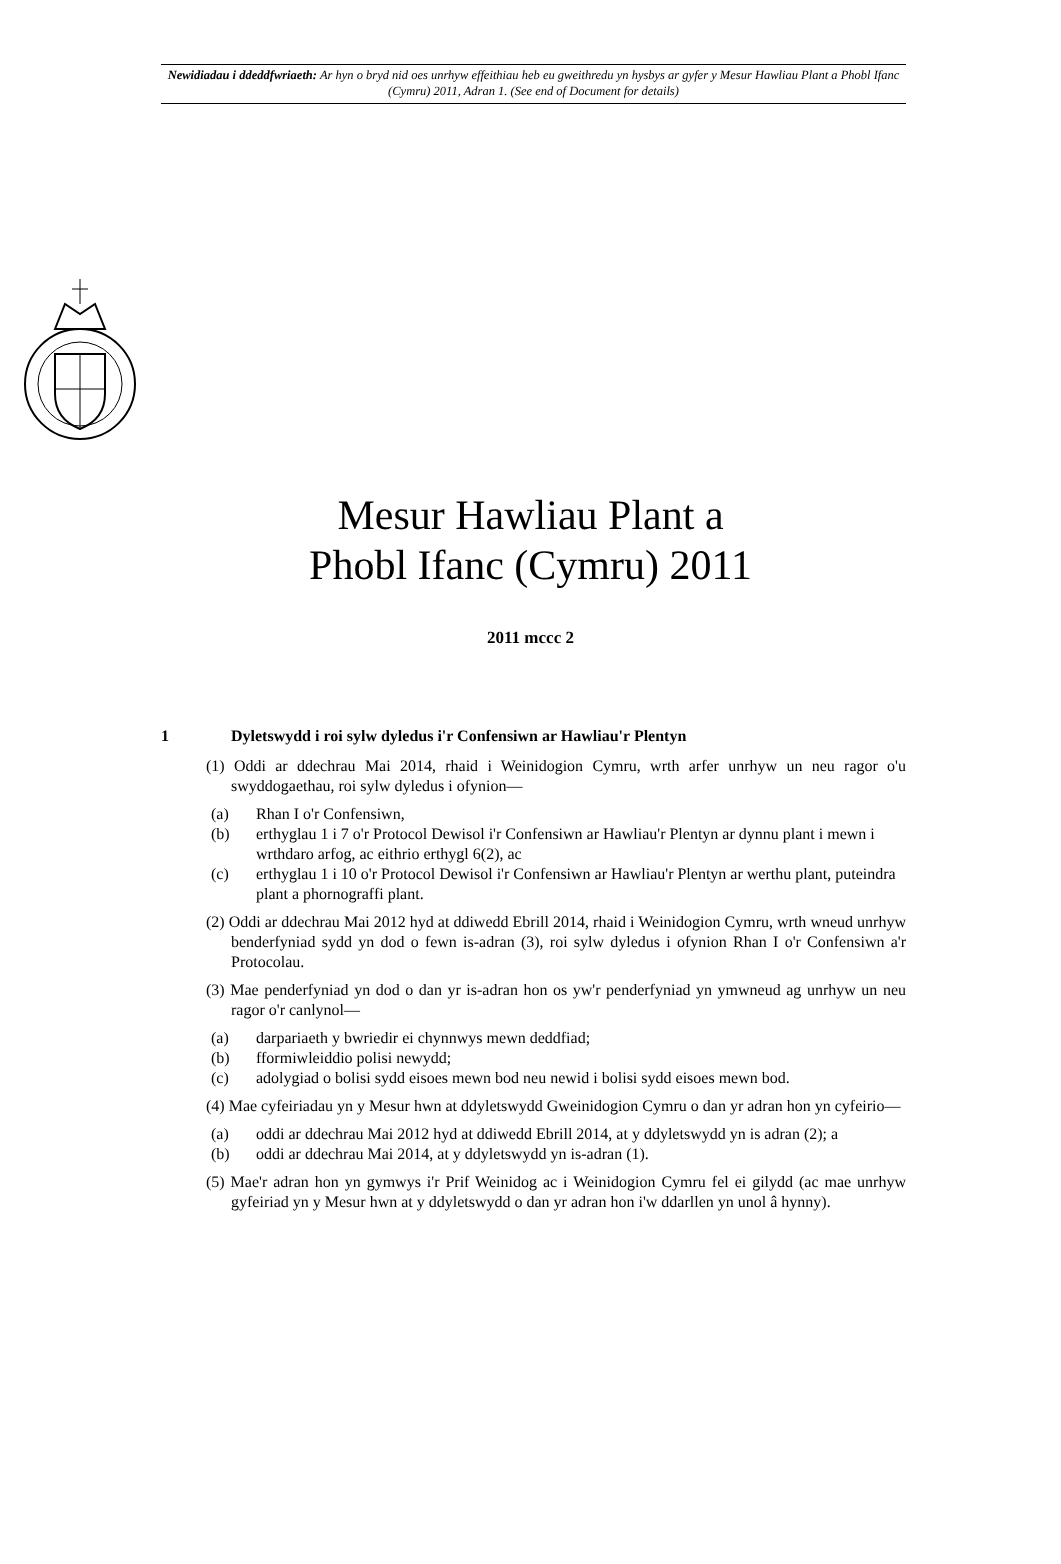Newidiadau i ddeddfwriaeth: Ar hyn o bryd nid oes unrhyw effeithiau heb eu gweithredu yn hysbys ar gyfer y Mesur Hawliau Plant a Phobl Ifanc (Cymru) 2011, Adran 1. (See end of Document for details)
Mesur Hawliau Plant a
Phobl Ifanc (Cymru) 2011
2011 mccc 2
1 Dyletswydd i roi sylw dyledus i'r Confensiwn ar Hawliau'r Plentyn
(1) Oddi ar ddechrau Mai 2014, rhaid i Weinidogion Cymru, wrth arfer unrhyw un neu ragor o'u swyddogaethau, roi sylw dyledus i ofynion—
(a) Rhan I o'r Confensiwn,
(b) erthyglau 1 i 7 o'r Protocol Dewisol i'r Confensiwn ar Hawliau'r Plentyn ar dynnu plant i mewn i wrthdaro arfog, ac eithrio erthygl 6(2), ac
(c) erthyglau 1 i 10 o'r Protocol Dewisol i'r Confensiwn ar Hawliau'r Plentyn ar werthu plant, puteindra plant a phornograffi plant.
(2) Oddi ar ddechrau Mai 2012 hyd at ddiwedd Ebrill 2014, rhaid i Weinidogion Cymru, wrth wneud unrhyw benderfyniad sydd yn dod o fewn is-adran (3), roi sylw dyledus i ofynion Rhan I o'r Confensiwn a'r Protocolau.
(3) Mae penderfyniad yn dod o dan yr is-adran hon os yw'r penderfyniad yn ymwneud ag unrhyw un neu ragor o'r canlynol—
(a) darpariaeth y bwriedir ei chynnwys mewn deddfiad;
(b) fformiwleiddio polisi newydd;
(c) adolygiad o bolisi sydd eisoes mewn bod neu newid i bolisi sydd eisoes mewn bod.
(4) Mae cyfeiriadau yn y Mesur hwn at ddyletswydd Gweinidogion Cymru o dan yr adran hon yn cyfeirio—
(a) oddi ar ddechrau Mai 2012 hyd at ddiwedd Ebrill 2014, at y ddyletswydd yn is adran (2); a
(b) oddi ar ddechrau Mai 2014, at y ddyletswydd yn is-adran (1).
(5) Mae'r adran hon yn gymwys i'r Prif Weinidog ac i Weinidogion Cymru fel ei gilydd (ac mae unrhyw gyfeiriad yn y Mesur hwn at y ddyletswydd o dan yr adran hon i'w ddarllen yn unol â hynny).